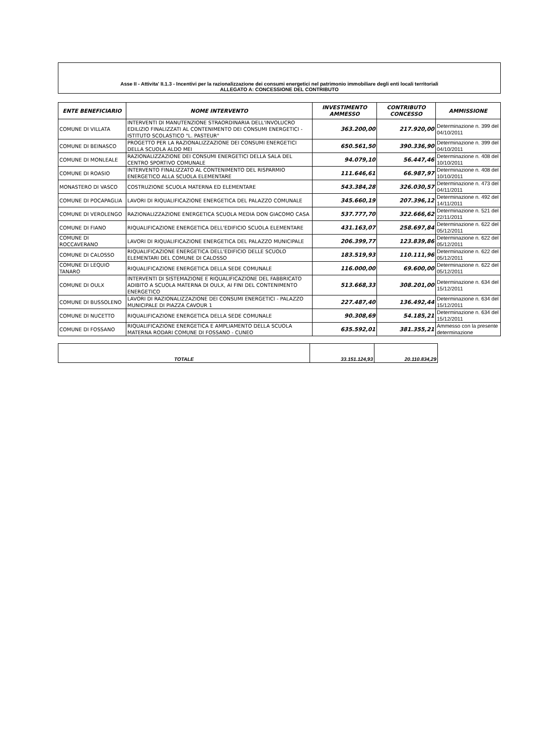Asse II - Attivita' II.1.3 - Incentivi per la razionalizzazione dei consumi energetici nel patrimonio immobiliare degli enti locali territoriali
ALLEGATO A: CONCESSIONE DEL CONTRIBUTO
| ENTE BENEFICIARIO | NOME INTERVENTO | INVESTIMENTO AMMESSO | CONTRIBUTO CONCESSO | AMMISSIONE |
| --- | --- | --- | --- | --- |
| COMUNE DI VILLATA | INTERVENTI DI MANUTENZIONE STRAORDINARIA DELL'INVOLUCRO EDILIZIO FINALIZZATI AL CONTENIMENTO DEI CONSUMI ENERGETICI - ISTITUTO SCOLASTICO "L. PASTEUR" | 363.200,00 | 217.920,00 | Determinazione n. 399 del 04/10/2011 |
| COMUNE DI BEINASCO | PROGETTO PER LA RAZIONALIZZAZIONE DEI CONSUMI ENERGETICI DELLA SCUOLA ALDO MEI | 650.561,50 | 390.336,90 | Determinazione n. 399 del 04/10/2011 |
| COMUNE DI MONLEALE | RAZIONALIZZAZIONE DEI CONSUMI ENERGETICI DELLA SALA DEL CENTRO SPORTIVO COMUNALE | 94.079,10 | 56.447,46 | Determinazione n. 408 del 10/10/2011 |
| COMUNE DI ROASIO | INTERVENTO FINALIZZATO AL CONTENIMENTO DEL RISPARMIO ENERGETICO ALLA SCUOLA ELEMENTARE | 111.646,61 | 66.987,97 | Determinazione n. 408 del 10/10/2011 |
| MONASTERO DI VASCO | COSTRUZIONE SCUOLA MATERNA ED ELEMENTARE | 543.384,28 | 326.030,57 | Determinazione n. 473 del 04/11/2011 |
| COMUNE DI POCAPAGLIA | LAVORI DI RIQUALIFICAZIONE ENERGETICA DEL PALAZZO COMUNALE | 345.660,19 | 207.396,12 | Determinazione n. 492 del 14/11/2011 |
| COMUNE DI VEROLENGO | RAZIONALIZZAZIONE ENERGETICA SCUOLA MEDIA DON GIACOMO CASA | 537.777,70 | 322.666,62 | Determinazione n. 521 del 22/11/2011 |
| COMUNE DI FIANO | RIQUALIFICAZIONE ENERGETICA DELL'EDIFICIO SCUOLA ELEMENTARE | 431.163,07 | 258.697,84 | Determinazione n. 622 del 05/12/2011 |
| COMUNE DI ROCCAVERANO | LAVORI DI RIQUALIFICAZIONE ENERGETICA DEL PALAZZO MUNICIPALE | 206.399,77 | 123.839,86 | Determinazione n. 622 del 05/12/2011 |
| COMUNE DI CALOSSO | RIQUALIFICAZIONE ENERGETICA DELL'EDIFICIO DELLE SCUOLO ELEMENTARI DEL COMUNE DI CALOSSO | 183.519,93 | 110.111,96 | Determinazione n. 622 del 05/12/2011 |
| COMUNE DI LEQUIO TANARO | RIQUALIFICAZIONE ENERGETICA DELLA SEDE COMUNALE | 116.000,00 | 69.600,00 | Determinazione n. 622 del 05/12/2011 |
| COMUNE DI OULX | INTERVENTI DI SISTEMAZIONE E RIQUALIFICAZIONE DEL FABBRICATO ADIBITO A SCUOLA MATERNA DI OULX, AI FINI DEL CONTENIMENTO ENERGETICO | 513.668,33 | 308.201,00 | Determinazione n. 634 del 15/12/2011 |
| COMUNE DI BUSSOLENO | LAVORI DI RAZIONALIZZAZIONE DEI CONSUMI ENERGETICI - PALAZZO MUNICIPALE DI PIAZZA CAVOUR 1 | 227.487,40 | 136.492,44 | Determinazione n. 634 del 15/12/2011 |
| COMUNE DI NUCETTO | RIQUALIFICAZIONE ENERGETICA DELLA SEDE COMUNALE | 90.308,69 | 54.185,21 | Determinazione n. 634 del 15/12/2011 |
| COMUNE DI FOSSANO | RIQUALIFICAZIONE ENERGETICA E AMPLIAMENTO DELLA SCUOLA MATERNA RODARI COMUNE DI FOSSANO - CUNEO | 635.592,01 | 381.355,21 | Ammesso con la presente determinazione |
| TOTALE | 33.151.124,93 | 20.110.834,29 |